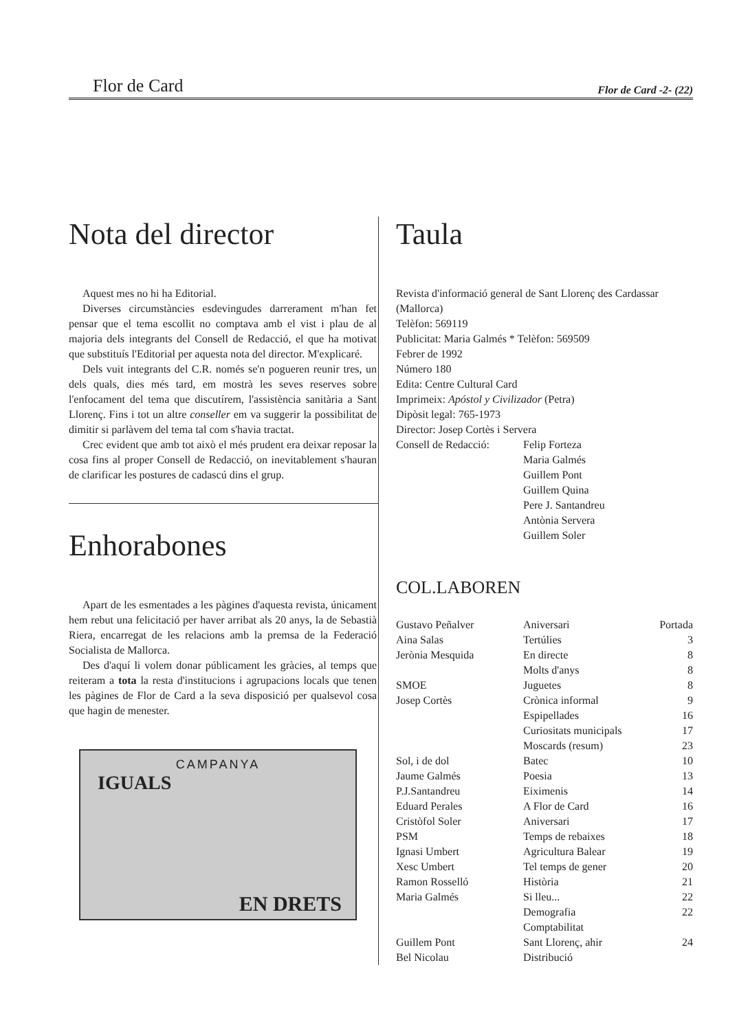Flor de Card Flor de Card -2- (22)
Nota del director
Aquest mes no hi ha Editorial.
Diverses circumstàncies esdevingudes darrerament m'han fet pensar que el tema escollit no comptava amb el vist i plau de al majoria dels integrants del Consell de Redacció, el que ha motivat que substituís l'Editorial per aquesta nota del director. M'explicaré.
Dels vuit integrants del C.R. només se'n pogueren reunir tres, un dels quals, dies més tard, em mostrà les seves reserves sobre l'enfocament del tema que discutírem, l'assistència sanitària a Sant Llorenç. Fins i tot un altre conseller em va suggerir la possibilitat de dimitir si parlàvem del tema tal com s'havia tractat.
Crec evident que amb tot això el més prudent era deixar reposar la cosa fins al proper Consell de Redacció, on inevitablement s'hauran de clarificar les postures de cadascú dins el grup.
Enhorabones
Apart de les esmentades a les pàgines d'aquesta revista, únicament hem rebut una felicitació per haver arribat als 20 anys, la de Sebastià Riera, encarregat de les relacions amb la premsa de la Federació Socialista de Mallorca.
Des d'aquí li volem donar públicament les gràcies, al temps que reiteram a tota la resta d'institucions i agrupacions locals que tenen les pàgines de Flor de Card a la seva disposició per qualsevol cosa que hagin de menester.
CAMPANYA
IGUALS
EN DRETS
Taula
Revista d'informació general de Sant Llorenç des Cardassar (Mallorca)
Telèfon: 569119
Publicitat: Maria Galmés * Telèfon: 569509
Febrer de 1992
Número 180
Edita: Centre Cultural Card
Imprimeix: Apóstol y Civilizador (Petra)
Dipòsit legal: 765-1973
Director: Josep Cortès i Servera
Consell de Redacció: Felip Forteza
Maria Galmés
Guillem Pont
Guillem Quina
Pere J. Santandreu
Antònia Servera
Guillem Soler
COL.LABOREN
| Gustavo Peñalver | Aniversari | Portada |
| Aina Salas | Tertúlies | 3 |
| Jerònia Mesquida | En directe | 8 |
| | Molts d'anys | 8 |
| SMOE | Juguetes | 8 |
| Josep Cortès | Crònica informal | 9 |
| | Espipellades | 16 |
| | Curiositats municipals | 17 |
| | Moscards (resum) | 23 |
| Sol, i de dol | Batec | 10 |
| Jaume Galmés | Poesia | 13 |
| P.J.Santandreu | Eiximenis | 14 |
| Eduard Perales | A Flor de Card | 16 |
| Cristòfol Soler | Aniversari | 17 |
| PSM | Temps de rebaixes | 18 |
| Ignasi Umbert | Agricultura Balear | 19 |
| Xesc Umbert | Tel temps de gener | 20 |
| Ramon Rosselló | Història | 21 |
| Maria Galmés | Si lleu... | 22 |
| | Demografia | 22 |
| | Comptabilitat | |
| Guillem Pont | Sant Llorenç, ahir | 24 |
| Bel Nicolau | Distribució | |